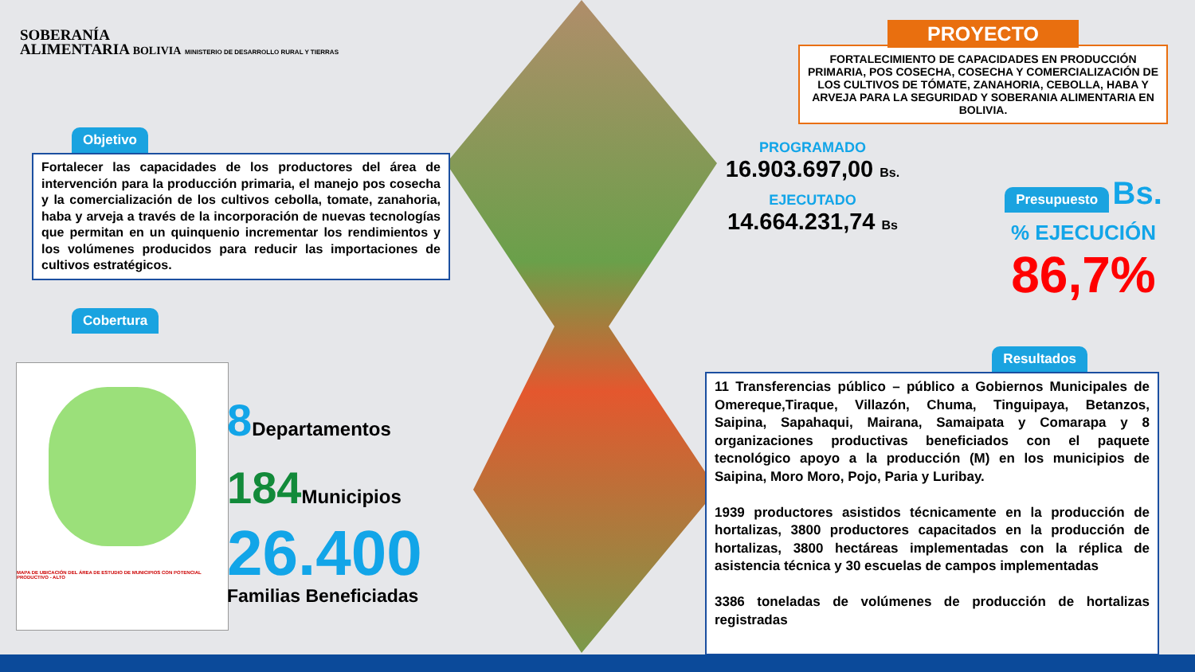SOBERANÍA
ALIMENTARIA BOLIVIA MINISTERIO DE DESARROLLO RURAL Y TIERRAS
Objetivo
Fortalecer las capacidades de los productores del área de intervención para la producción primaria, el manejo pos cosecha y la comercialización de los cultivos cebolla, tomate, zanahoria, haba y arveja a través de la incorporación de nuevas tecnologías que permitan en un quinquenio incrementar los rendimientos y los volúmenes producidos para reducir las importaciones de cultivos estratégicos.
Cobertura
MAPA DE UBICACIÓN DEL ÁREA DE ESTUDIO DE MUNICIPIOS CON POTENCIAL PRODUCTIVO - ALTO
8 Departamentos
184 Municipios
26.400
Familias Beneficiadas
PROYECTO
FORTALECIMIENTO DE CAPACIDADES EN PRODUCCIÓN PRIMARIA, POS COSECHA, COSECHA Y COMERCIALIZACIÓN DE LOS CULTIVOS DE TÓMATE, ZANAHORIA, CEBOLLA, HABA Y ARVEJA PARA LA SEGURIDAD Y SOBERANIA ALIMENTARIA EN BOLIVIA.
PROGRAMADO
16.903.697,00 Bs.
EJECUTADO
14.664.231,74 Bs
Presupuesto
Bs.
% EJECUCIÓN
86,7%
Resultados
11 Transferencias público – público a Gobiernos Municipales de Omereque,Tiraque, Villazón, Chuma, Tinguipaya, Betanzos, Saipina, Sapahaqui, Mairana, Samaipata y Comarapa y 8 organizaciones productivas beneficiados con el paquete tecnológico apoyo a la producción (M) en los municipios de Saipina, Moro Moro, Pojo, Paria y Luribay.
1939 productores asistidos técnicamente en la producción de hortalizas, 3800 productores capacitados en la producción de hortalizas, 3800 hectáreas implementadas con la réplica de asistencia técnica y 30 escuelas de campos implementadas
3386 toneladas de volúmenes de producción de hortalizas registradas